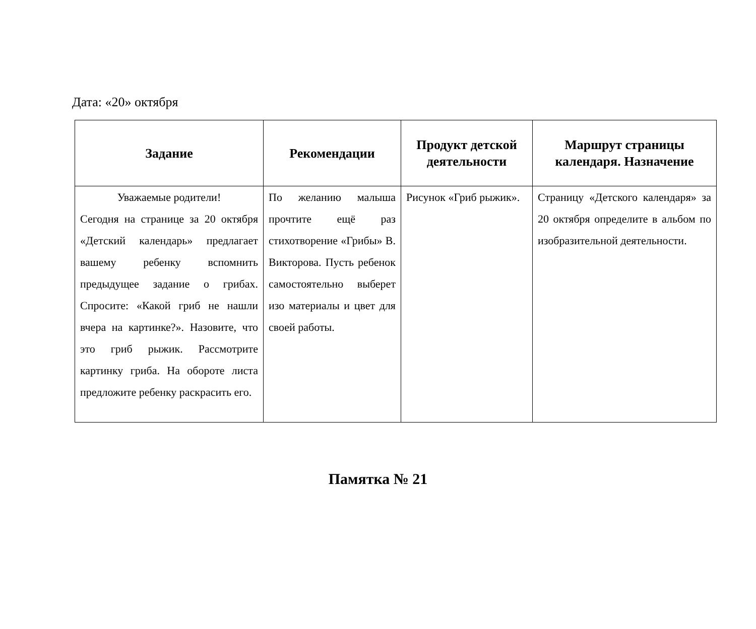Дата: «20» октября
| Задание | Рекомендации | Продукт детской деятельности | Маршрут страницы календаря. Назначение |
| --- | --- | --- | --- |
| Уважаемые родители! Сегодня на странице за 20 октября «Детский календарь» предлагает вашему ребенку вспомнить предыдущее задание о грибах. Спросите: «Какой гриб не нашли вчера на картинке?». Назовите, что это гриб рыжик. Рассмотрите картинку гриба. На обороте листа предложите ребенку раскрасить его. | По желанию малыша прочтите ещё раз стихотворение «Грибы» В. Викторова. Пусть ребенок самостоятельно выберет изо материалы и цвет для своей работы. | Рисунок «Гриб рыжик». | Страницу «Детского календаря» за 20 октября определите в альбом по изобразительной деятельности. |
Памятка № 21